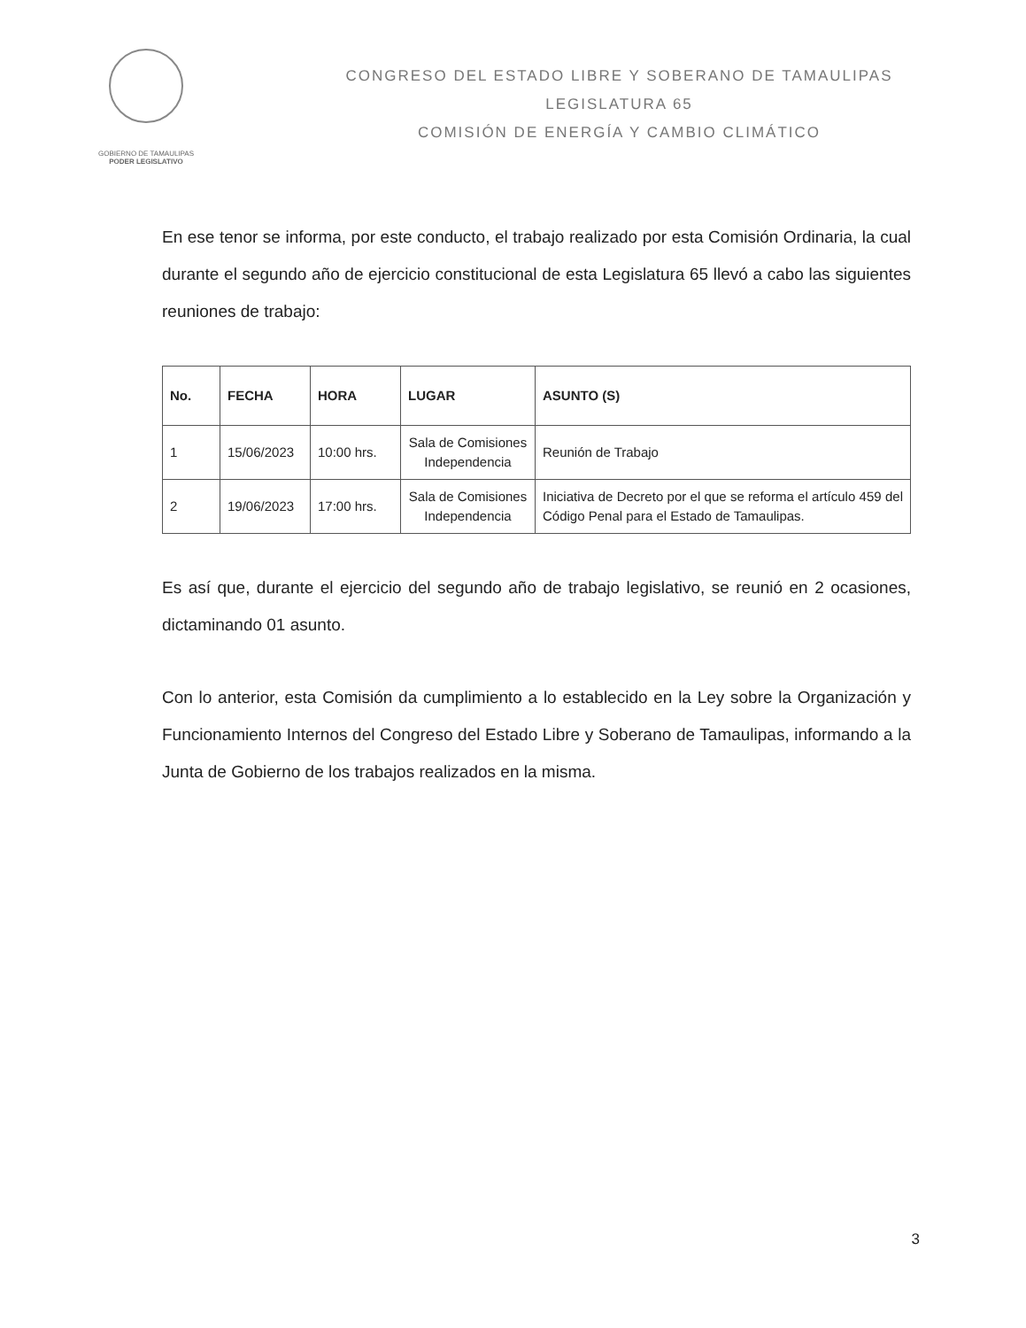GOBIERNO DE TAMAULIPAS
PODER LEGISLATIVO
CONGRESO DEL ESTADO LIBRE Y SOBERANO DE TAMAULIPAS
LEGISLATURA 65
COMISIÓN DE ENERGÍA Y CAMBIO CLIMÁTICO
En ese tenor se informa, por este conducto, el trabajo realizado por esta Comisión Ordinaria, la cual durante el segundo año de ejercicio constitucional de esta Legislatura 65 llevó a cabo las siguientes reuniones de trabajo:
| No. | FECHA | HORA | LUGAR | ASUNTO (S) |
| --- | --- | --- | --- | --- |
| 1 | 15/06/2023 | 10:00 hrs. | Sala de Comisiones Independencia | Reunión de Trabajo |
| 2 | 19/06/2023 | 17:00 hrs. | Sala de Comisiones Independencia | Iniciativa de Decreto por el que se reforma el artículo 459 del Código Penal para el Estado de Tamaulipas. |
Es así que, durante el ejercicio del segundo año de trabajo legislativo, se reunió en 2 ocasiones, dictaminando 01 asunto.
Con lo anterior, esta Comisión da cumplimiento a lo establecido en la Ley sobre la Organización y Funcionamiento Internos del Congreso del Estado Libre y Soberano de Tamaulipas, informando a la Junta de Gobierno de los trabajos realizados en la misma.
3